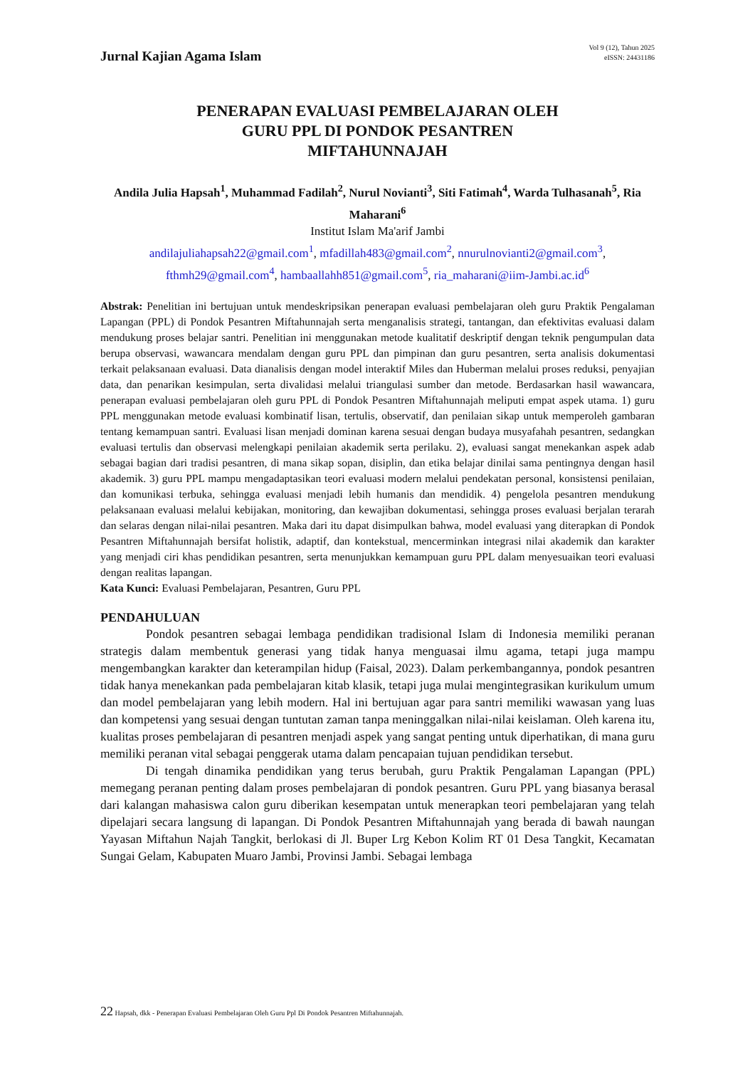Jurnal Kajian Agama Islam
Vol 9 (12), Tahun 2025
eISSN: 24431186
PENERAPAN EVALUASI PEMBELAJARAN OLEH
GURU PPL DI PONDOK PESANTREN
MIFTAHUNNAJAH
Andila Julia Hapsah<sup>1</sup>, Muhammad Fadilah<sup>2</sup>, Nurul Novianti<sup>3</sup>, Siti Fatimah<sup>4</sup>, Warda Tulhasanah<sup>5</sup>, Ria Maharani<sup>6</sup>
Institut Islam Ma'arif Jambi
andilajuliahapsah22@gmail.com<sup>1</sup>, mfadillah483@gmail.com<sup>2</sup>, nnurulnovianti2@gmail.com<sup>3</sup>,
fthmh29@gmail.com<sup>4</sup>, hambaallahh851@gmail.com<sup>5</sup>, ria_maharani@iim-Jambi.ac.id<sup>6</sup>
Abstrak: Penelitian ini bertujuan untuk mendeskripsikan penerapan evaluasi pembelajaran oleh guru Praktik Pengalaman Lapangan (PPL) di Pondok Pesantren Miftahunnajah serta menganalisis strategi, tantangan, dan efektivitas evaluasi dalam mendukung proses belajar santri. Penelitian ini menggunakan metode kualitatif deskriptif dengan teknik pengumpulan data berupa observasi, wawancara mendalam dengan guru PPL dan pimpinan dan guru pesantren, serta analisis dokumentasi terkait pelaksanaan evaluasi. Data dianalisis dengan model interaktif Miles dan Huberman melalui proses reduksi, penyajian data, dan penarikan kesimpulan, serta divalidasi melalui triangulasi sumber dan metode. Berdasarkan hasil wawancara, penerapan evaluasi pembelajaran oleh guru PPL di Pondok Pesantren Miftahunnajah meliputi empat aspek utama. 1) guru PPL menggunakan metode evaluasi kombinatif lisan, tertulis, observatif, dan penilaian sikap untuk memperoleh gambaran tentang kemampuan santri. Evaluasi lisan menjadi dominan karena sesuai dengan budaya musyafahah pesantren, sedangkan evaluasi tertulis dan observasi melengkapi penilaian akademik serta perilaku. 2), evaluasi sangat menekankan aspek adab sebagai bagian dari tradisi pesantren, di mana sikap sopan, disiplin, dan etika belajar dinilai sama pentingnya dengan hasil akademik. 3) guru PPL mampu mengadaptasikan teori evaluasi modern melalui pendekatan personal, konsistensi penilaian, dan komunikasi terbuka, sehingga evaluasi menjadi lebih humanis dan mendidik. 4) pengelola pesantren mendukung pelaksanaan evaluasi melalui kebijakan, monitoring, dan kewajiban dokumentasi, sehingga proses evaluasi berjalan terarah dan selaras dengan nilai-nilai pesantren. Maka dari itu dapat disimpulkan bahwa, model evaluasi yang diterapkan di Pondok Pesantren Miftahunnajah bersifat holistik, adaptif, dan kontekstual, mencerminkan integrasi nilai akademik dan karakter yang menjadi ciri khas pendidikan pesantren, serta menunjukkan kemampuan guru PPL dalam menyesuaikan teori evaluasi dengan realitas lapangan.
Kata Kunci: Evaluasi Pembelajaran, Pesantren, Guru PPL
PENDAHULUAN
Pondok pesantren sebagai lembaga pendidikan tradisional Islam di Indonesia memiliki peranan strategis dalam membentuk generasi yang tidak hanya menguasai ilmu agama, tetapi juga mampu mengembangkan karakter dan keterampilan hidup (Faisal, 2023). Dalam perkembangannya, pondok pesantren tidak hanya menekankan pada pembelajaran kitab klasik, tetapi juga mulai mengintegrasikan kurikulum umum dan model pembelajaran yang lebih modern. Hal ini bertujuan agar para santri memiliki wawasan yang luas dan kompetensi yang sesuai dengan tuntutan zaman tanpa meninggalkan nilai-nilai keislaman. Oleh karena itu, kualitas proses pembelajaran di pesantren menjadi aspek yang sangat penting untuk diperhatikan, di mana guru memiliki peranan vital sebagai penggerak utama dalam pencapaian tujuan pendidikan tersebut.
Di tengah dinamika pendidikan yang terus berubah, guru Praktik Pengalaman Lapangan (PPL) memegang peranan penting dalam proses pembelajaran di pondok pesantren. Guru PPL yang biasanya berasal dari kalangan mahasiswa calon guru diberikan kesempatan untuk menerapkan teori pembelajaran yang telah dipelajari secara langsung di lapangan. Di Pondok Pesantren Miftahunnajah yang berada di bawah naungan Yayasan Miftahun Najah Tangkit, berlokasi di Jl. Buper Lrg Kebon Kolim RT 01 Desa Tangkit, Kecamatan Sungai Gelam, Kabupaten Muaro Jambi, Provinsi Jambi. Sebagai lembaga
22 Hapsah, dkk - Penerapan Evaluasi Pembelajaran Oleh Guru Ppl Di Pondok Pesantren Miftahunnajah.